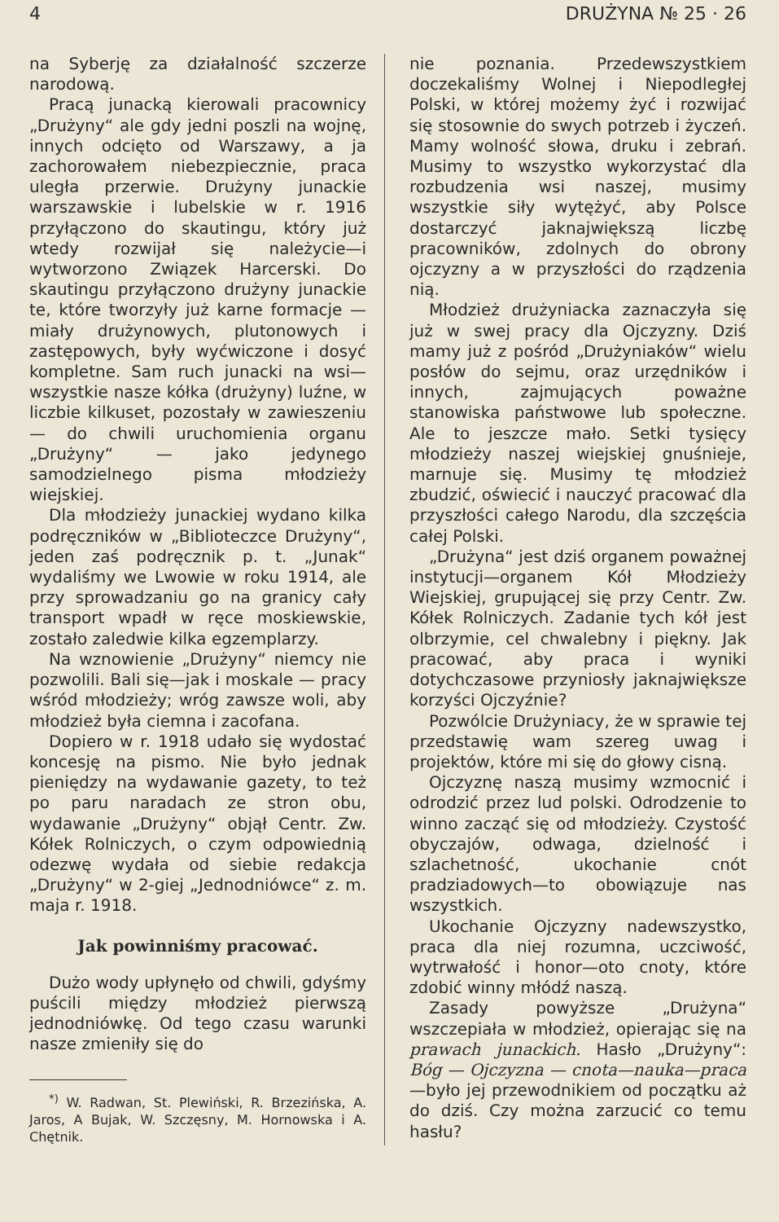4 DRUŻYNA № 25 · 26
na Syberję za działalność szczerze narodową.
Pracą junacką kierowali pracownicy „Drużyny“ ale gdy jedni poszli na wojnę, innych odcięto od Warszawy, a ja zachorowałem niebezpiecznie, praca uległa przerwie. Drużyny junackie warszawskie i lubelskie w r. 1916 przyłączono do skautingu, który już wtedy rozwijał się należycie—i wytworzono Związek Harcerski. Do skautingu przyłączono drużyny junackie te, które tworzyły już karne formacje — miały drużynowych, plutonowych i zastępowych, były wyćwiczone i dosyć kompletne. Sam ruch junacki na wsi—wszystkie nasze kółka (drużyny) luźne, w liczbie kilkuset, pozostały w zawieszeniu — do chwili uruchomienia organu „Drużyny“ — jako jedynego samodzielnego pisma młodzieży wiejskiej.
Dla młodzieży junackiej wydano kilka podręczników w „Biblioteczce Drużyny“, jeden zaś podręcznik p. t. „Junak“ wydaliśmy we Lwowie w roku 1914, ale przy sprowadzaniu go na granicy cały transport wpadł w ręce moskiewskie, zostało zaledwie kilka egzemplarzy.
Na wznowienie „Drużyny“ niemcy nie pozwolili. Bali się—jak i moskale — pracy wśród młodzieży; wróg zawsze woli, aby młodzież była ciemna i zacofana.
Dopiero w r. 1918 udało się wydostać koncesję na pismo. Nie było jednak pieniędzy na wydawanie gazety, to też po paru naradach ze stron obu, wydawanie „Drużyny“ objął Centr. Zw. Kółek Rolniczych, o czym odpowiednią odezwę wydała od siebie redakcja „Drużyny“ w 2-giej „Jednodniówce“ z. m. maja r. 1918.
Jak powinniśmy pracować.
Dużo wody upłynęło od chwili, gdyśmy puścili między młodzież pierwszą jednodniówkę. Od tego czasu warunki nasze zmieniły się do
<sup>*)</sup> W. Radwan, St. Plewiński, R. Brzezińska, A. Jaros, A Bujak, W. Szczęsny, M. Hornowska i A. Chętnik.
nie poznania. Przedewszystkiem doczekaliśmy Wolnej i Niepodległej Polski, w której możemy żyć i rozwijać się stosownie do swych potrzeb i życzeń. Mamy wolność słowa, druku i zebrań. Musimy to wszystko wykorzystać dla rozbudzenia wsi naszej, musimy wszystkie siły wytężyć, aby Polsce dostarczyć jaknajwiększą liczbę pracowników, zdolnych do obrony ojczyzny a w przyszłości do rządzenia nią.
Młodzież drużyniacka zaznaczyła się już w swej pracy dla Ojczyzny. Dziś mamy już z pośród „Drużyniaków“ wielu posłów do sejmu, oraz urzędników i innych, zajmujących poważne stanowiska państwowe lub społeczne. Ale to jeszcze mało. Setki tysięcy młodzieży naszej wiejskiej gnuśnieje, marnuje się. Musimy tę młodzież zbudzić, oświecić i nauczyć pracować dla przyszłości całego Narodu, dla szczęścia całej Polski.
„Drużyna“ jest dziś organem poważnej instytucji—organem Kół Młodzieży Wiejskiej, grupującej się przy Centr. Zw. Kółek Rolniczych. Zadanie tych kół jest olbrzymie, cel chwalebny i piękny. Jak pracować, aby praca i wyniki dotychczasowe przyniosły jaknajwiększe korzyści Ojczyźnie?
Pozwólcie Drużyniacy, że w sprawie tej przedstawię wam szereg uwag i projektów, które mi się do głowy cisną.
Ojczyznę naszą musimy wzmocnić i odrodzić przez lud polski. Odrodzenie to winno zacząć się od młodzieży. Czystość obyczajów, odwaga, dzielność i szlachetność, ukochanie cnót pradziadowych—to obowiązuje nas wszystkich.
Ukochanie Ojczyzny nadewszystko, praca dla niej rozumna, uczciwość, wytrwałość i honor—oto cnoty, które zdobić winny młódź naszą.
Zasady powyższe „Drużyna“ wszczepiała w młodzież, opierając się na prawach junackich. Hasło „Drużyny“: Bóg — Ojczyzna — cnota—nauka—praca—było jej przewodnikiem od początku aż do dziś. Czy można zarzucić co temu hasłu?